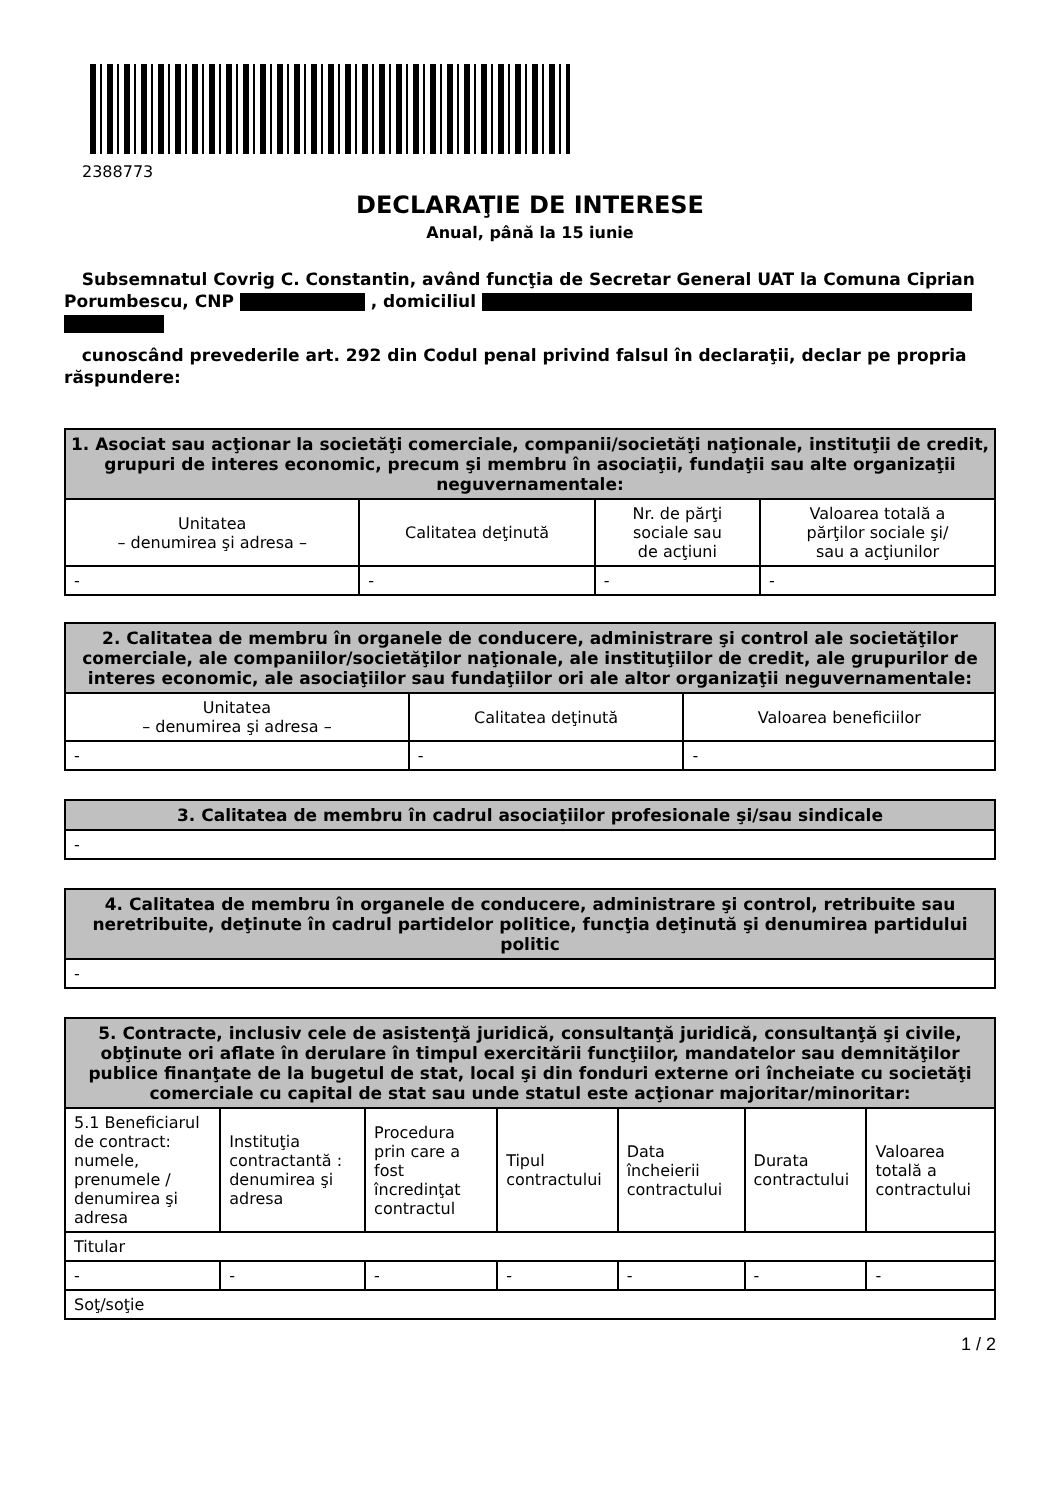2388773
DECLARAŢIE DE INTERESE
Anual, până la 15 iunie
Subsemnatul Covrig C. Constantin, având funcţia de Secretar General UAT la Comuna Ciprian Porumbescu, CNP , domiciliul
cunoscând prevederile art. 292 din Codul penal privind falsul în declaraţii, declar pe propria răspundere:
| 1. Asociat sau acţionar la societăţi comerciale, companii/societăţi naţionale, instituţii de credit, grupuri de interes economic, precum şi membru în asociaţii, fundaţii sau alte organizaţii neguvernamentale: | | | |
| --- | --- | --- | --- |
| Unitatea – denumirea şi adresa – | Calitatea deţinută | Nr. de părţi sociale sau de acţiuni | Valoarea totală a părţilor sociale şi/ sau a acţiunilor |
| - | - | - | - |
| 2. Calitatea de membru în organele de conducere, administrare şi control ale societăţilor comerciale, ale companiilor/societăţilor naţionale, ale instituţiilor de credit, ale grupurilor de interes economic, ale asociaţiilor sau fundaţiilor ori ale altor organizaţii neguvernamentale: | | |
| --- | --- | --- |
| Unitatea – denumirea şi adresa – | Calitatea deţinută | Valoarea beneficiilor |
| - | - | - |
| 3. Calitatea de membru în cadrul asociaţiilor profesionale şi/sau sindicale |
| --- |
| - |
| 4. Calitatea de membru în organele de conducere, administrare şi control, retribuite sau neretribuite, deţinute în cadrul partidelor politice, funcţia deţinută şi denumirea partidului politic |
| --- |
| - |
| 5. Contracte, inclusiv cele de asistenţă juridică, consultanţă juridică, consultanţă şi civile, obţinute ori aflate în derulare în timpul exercitării funcţiilor, mandatelor sau demnităţilor publice finanţate de la bugetul de stat, local şi din fonduri externe ori încheiate cu societăţi comerciale cu capital de stat sau unde statul este acţionar majoritar/minoritar: | | | | | | |
| --- | --- | --- | --- | --- | --- | --- |
| 5.1 Beneficiarul de contract: numele, prenumele / denumirea şi adresa | Instituţia contractantă : denumirea şi adresa | Procedura prin care a fost încredinţat contractul | Tipul contractului | Data încheierii contractului | Durata contractului | Valoarea totală a contractului |
| Titular | | | | | | |
| - | - | - | - | - | - | - |
| Soţ/soţie | | | | | | |
1 / 2